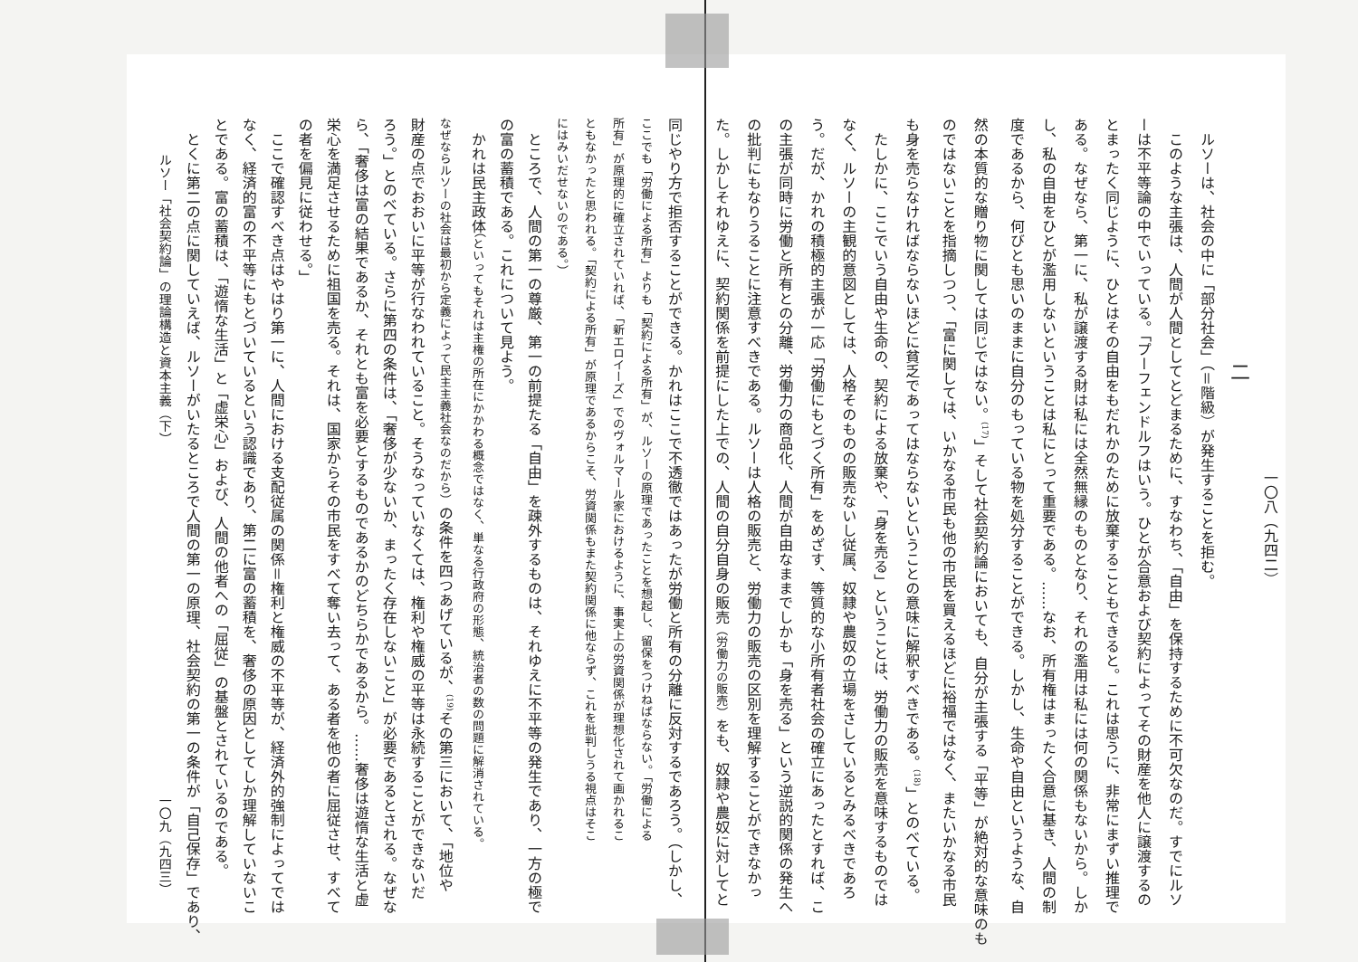一〇八（九四二）
二
　ルソーは、社会の中に「部分社会」（＝階級）が発生することを拒む。
　このような主張は、人間が人間としてとどまるために、すなわち、「自由」を保持するために不可欠なのだ。すでにルソ
ーは不平等論の中でいっている。「プーフェンドルフはいう。ひとが合意および契約によってその財産を他人に譲渡するの
とまったく同じように、ひとはその自由をもだれかのために放棄することもできると。これは思うに、非常にまずい推理で
ある。なぜなら、第一に、私が譲渡する財は私には全然無縁のものとなり、それの濫用は私には何の関係もないから。しか
し、私の自由をひとが濫用しないということは私にとって重要である。……なお、所有権はまったく合意に基き、人間の制
度であるから、何びとも思いのままに自分のもっている物を処分することができる。しかし、生命や自由というような、自
然の本質的な贈り物に関しては同じではない。<sup>(17)</sup>」そして社会契約論においても、自分が主張する「平等」が絶対的な意味のも
のではないことを指摘しつつ、「富に関しては、いかなる市民も他の市民を買えるほどに裕福ではなく、またいかなる市民
も身を売らなければならないほどに貧乏であってはならないということの意味に解釈すべきである。<sup>(18)</sup>」とのべている。
　たしかに、ここでいう自由や生命の、契約による放棄や、「身を売る」ということは、労働力の販売を意味するものでは
なく、ルソーの主観的意図としては、人格そのものの販売ないし従属、奴隷や農奴の立場をさしているとみるべきであろ
う。だが、かれの積極的主張が一応「労働にもとづく所有」をめざす、等質的な小所有者社会の確立にあったとすれば、こ
の主張が同時に労働と所有との分離、労働力の商品化、人間が自由なままでしかも「身を売る」という逆説的関係の発生へ
の批判にもなりうることに注意すべきである。ルソーは人格の販売と、労働力の販売の区別を理解することができなかっ
た。しかしそれゆえに、契約関係を前提にした上での、人間の自分自身の販売（労働力の販売）をも、奴隷や農奴に対してと
同じやり方で拒否することができる。かれはここで不透徹ではあったが労働と所有の分離に反対するであろう。（しかし、
ここでも「労働による所有」よりも「契約による所有」が、ルソーの原理であったことを想起し、留保をつけねばならない。「労働による
所有」が原理的に確立されていれば、「新エロイーズ」でのヴォルマール家におけるように、事実上の労資関係が理想化されて画かれるこ
ともなかったと思われる。「契約による所有」が原理であるからこそ、労資関係もまた契約関係に他ならず、これを批判しうる視点はそこ
にはみいだせないのである。）
　ところで、人間の第一の尊厳、第一の前提たる「自由」を疎外するものは、それゆえに不平等の発生であり、一方の極で
の富の蓄積である。これについて見よう。
　かれは民主政体（といってもそれは主権の所在にかかわる概念ではなく、単なる行政府の形態、統治者の数の問題に解消されている。
なぜならルソーの社会は最初から定義によって民主主義社会なのだから）の条件を四つあげているが、<sup>(19)</sup>その第三において、「地位や
財産の点でおおいに平等が行なわれていること。そうなっていなくては、権利や権威の平等は永続することができないだ
ろう。」とのべている。さらに第四の条件は、「奢侈が少ないか、まったく存在しないこと」が必要であるとされる。なぜな
ら、「奢侈は富の結果であるか、それとも富を必要とするものであるかのどちらかであるから。……奢侈は遊惰な生活と虚
栄心を満足させるために祖国を売る。それは、国家からその市民をすべて奪い去って、ある者を他の者に屈従させ、すべて
の者を偏見に従わせる。」
　ここで確認すべき点はやはり第一に、人間における支配従属の関係＝権利と権威の不平等が、経済外的強制によってでは
なく、経済的富の不平等にもとづいているという認識であり、第二に富の蓄積を、奢侈の原因としてしか理解していないこ
とである。富の蓄積は、「遊惰な生活」と「虚栄心」および、人間の他者への「屈従」の基盤とされているのである。
　とくに第二の点に関していえば、ルソーがいたるところで人間の第一の原理、社会契約の第一の条件が「自己保存」であり、
ルソー「社会契約論」の理論構造と資本主義（下） 一〇九（九四三）